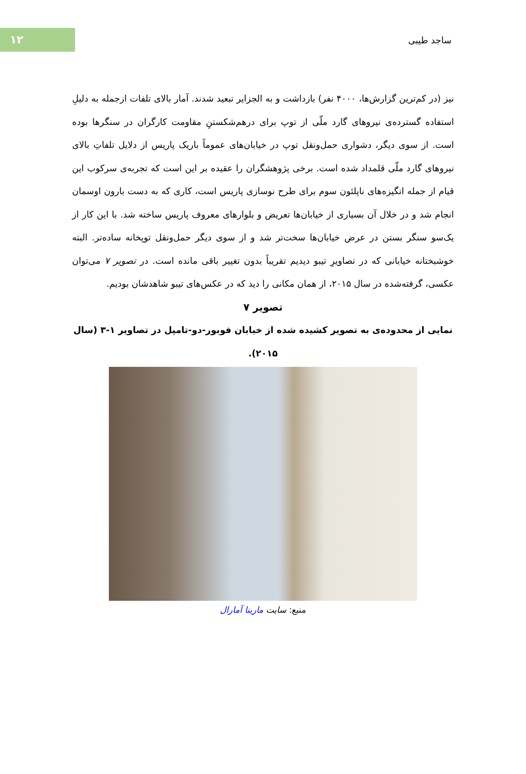۱۲
ساجد طیبی
نیز (در کم‌ترین گزارش‌ها، ۴۰۰۰ نفر) بازداشت و به الجزایر تبعید شدند. آمار بالای تلفات ازجمله به دلیلِ استفاده گسترده‌ی نیروهای گارد ملّی از توپ برای درهم‌شکستنِ مقاومت کارگران در سنگرها بوده است. از سوی دیگر، دشواری حمل‌ونقل توپ در خیابان‌های عموماً باریک پاریس از دلایل تلفاتِ بالای نیروهای گارد ملّی قلمداد شده است. برخی پژوهشگران را عقیده بر این است که تجربه‌ی سرکوب این قیام از جمله انگیزه‌های ناپلئون سوم برای طرح نوسازی پاریس است، کاری که به دست بارون اوسمان انجام شد و در خلال آن بسیاری از خیابان‌ها تعریض و بلوارهای معروف پاریس ساخته شد. با این کار از یک‌سو سنگر بستن در عرض خیابان‌ها سخت‌تر شد و از سوی دیگر حمل‌ونقل توپخانه ساده‌تر. البته خوشبختانه خیابانی که در تصاویرِ تیبو دیدیم تقریباً بدون تغییر باقی مانده است. در تصویر ۷ می‌توان عکسی، گرفته‌شده در سال ۲۰۱۵، از همان مکانی را دید که در عکس‌های تیبو شاهدشان بودیم.
تصویر ۷
نمایی از محدوده‌ی به تصویر کشیده شده از خیابان فوبور-دو-تامپل در تصاویر ۱-۳ (سال ۲۰۱۵).
منبع: سایت مارینا آمارال